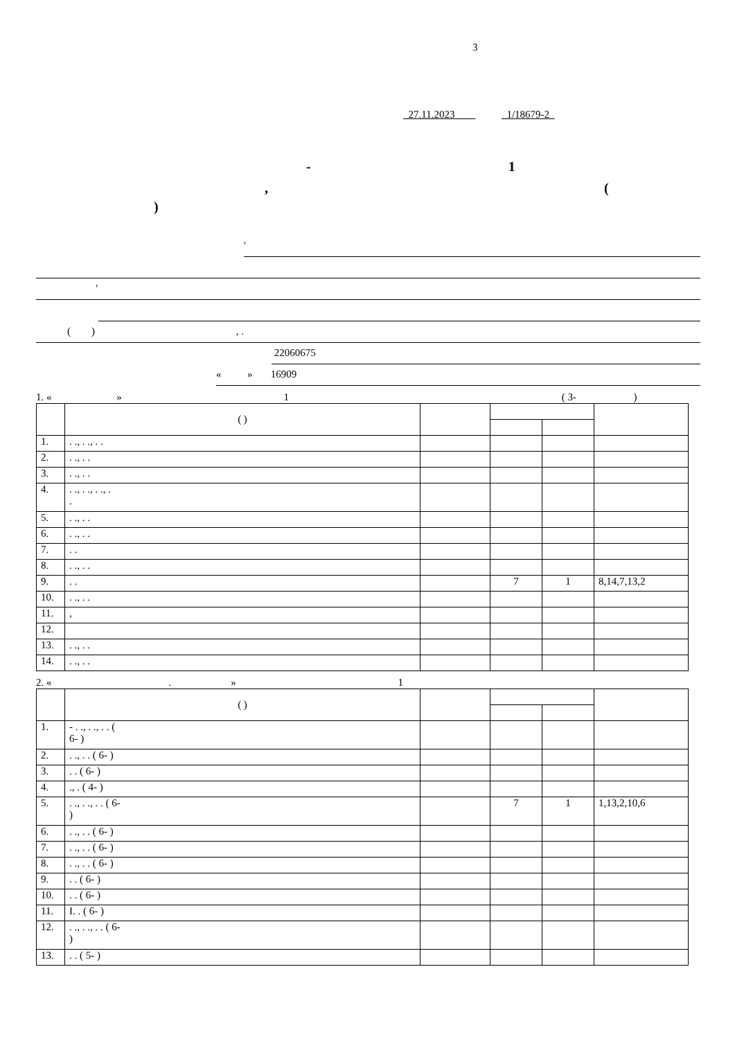3
27.11.2023 1/18679-2
- 1
, (
)
'
'
( ) , .
22060675
« » 16909
1. « » 1 ( 3- )
| | ( ) | | | | |
| 1. | . ., . ., . . | | | | |
| 2. | . ., . . | | | | |
| 3. | . ., . . | | | | |
| 4. | . ., . ., . ., . . | | | | |
| 5. | . ., . . | | | | |
| 6. | . ., . . | | | | |
| 7. | . . | | | | |
| 8. | . ., . . | | | | |
| 9. | . . | | 7 | 1 | 8,14,7,13,2 |
| 10. | . ., . . | | | | |
| 11. | , | | | | |
| 12. | | | | | |
| 13. | . ., . . | | | | |
| 14. | . ., . . | | | | |
2. « . » 1
| | ( ) | | | | |
| 1. | - . ., . ., . . ( 6- ) | | | | |
| 2. | . ., . . ( 6- ) | | | | |
| 3. | . . ( 6- ) | | | | |
| 4. | ., . ( 4- ) | | | | |
| 5. | . ., . ., . . ( 6- ) | | 7 | 1 | 1,13,2,10,6 |
| 6. | . ., . . ( 6- ) | | | | |
| 7. | . ., . . ( 6- ) | | | | |
| 8. | . ., . . ( 6- ) | | | | |
| 9. | . . ( 6- ) | | | | |
| 10. | . . ( 6- ) | | | | |
| 11. | I. . ( 6- ) | | | | |
| 12. | . ., . ., . . ( 6- ) | | | | |
| 13. | . . ( 5- ) | | | | |